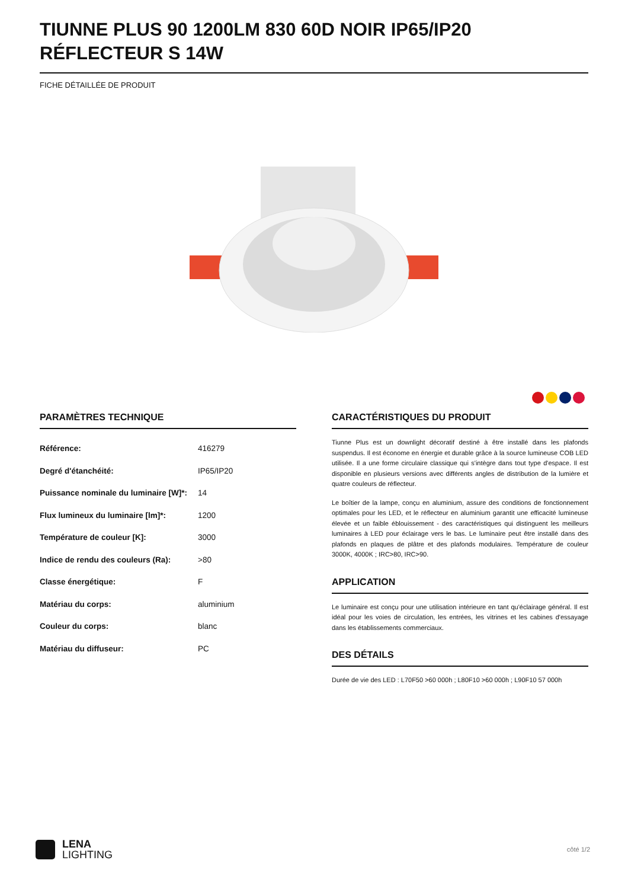TIUNNE PLUS 90 1200LM 830 60D NOIR IP65/IP20 RÉFLECTEUR S 14W
FICHE DÉTAILLÉE DE PRODUIT
PARAMÈTRES TECHNIQUE
| Référence: | 416279 |
| Degré d'étanchéité: | IP65/IP20 |
| Puissance nominale du luminaire [W]*: | 14 |
| Flux lumineux du luminaire [lm]*: | 1200 |
| Température de couleur [K]: | 3000 |
| Indice de rendu des couleurs (Ra): | >80 |
| Classe énergétique: | F |
| Matériau du corps: | aluminium |
| Couleur du corps: | blanc |
| Matériau du diffuseur: | PC |
CARACTÉRISTIQUES DU PRODUIT
Tiunne Plus est un downlight décoratif destiné à être installé dans les plafonds suspendus. Il est économe en énergie et durable grâce à la source lumineuse COB LED utilisée. Il a une forme circulaire classique qui s'intègre dans tout type d'espace. Il est disponible en plusieurs versions avec différents angles de distribution de la lumière et quatre couleurs de réflecteur.
Le boîtier de la lampe, conçu en aluminium, assure des conditions de fonctionnement optimales pour les LED, et le réflecteur en aluminium garantit une efficacité lumineuse élevée et un faible éblouissement - des caractéristiques qui distinguent les meilleurs luminaires à LED pour éclairage vers le bas. Le luminaire peut être installé dans des plafonds en plaques de plâtre et des plafonds modulaires. Température de couleur 3000K, 4000K ; IRC>80, IRC>90.
APPLICATION
Le luminaire est conçu pour une utilisation intérieure en tant qu'éclairage général. Il est idéal pour les voies de circulation, les entrées, les vitrines et les cabines d'essayage dans les établissements commerciaux.
DES DÉTAILS
Durée de vie des LED : L70F50 >60 000h ; L80F10 >60 000h ; L90F10 57 000h
LENA
LIGHTING
côté 1/2